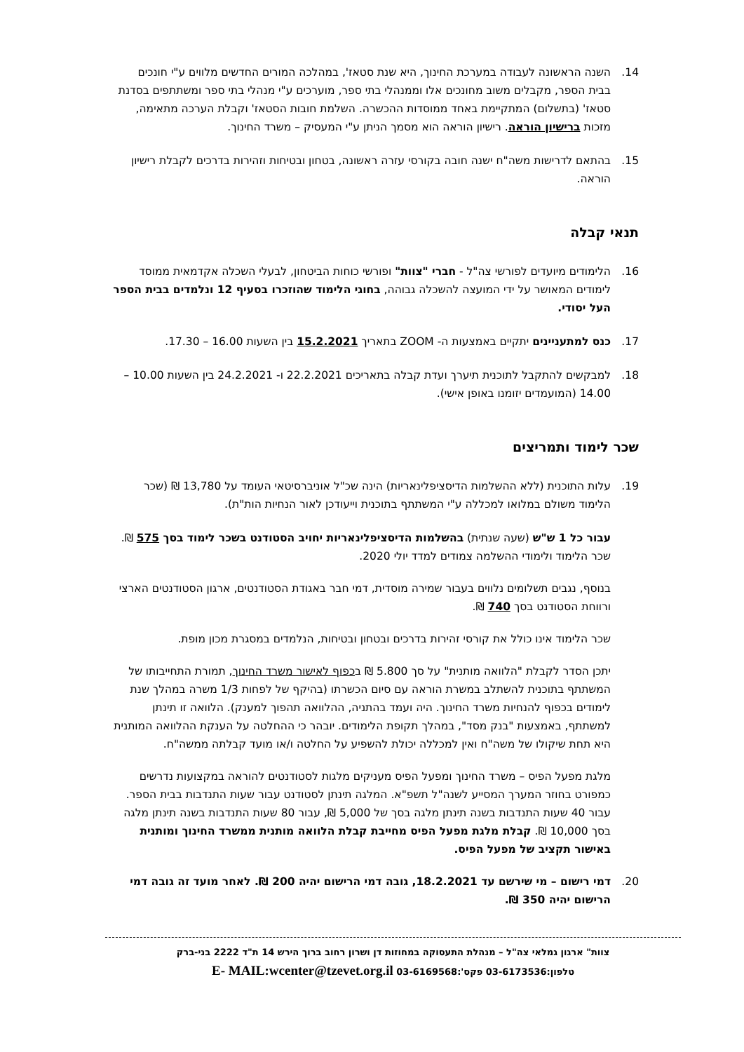14. השנה הראשונה לעבודה במערכת החינוך, היא שנת סטאז', במהלכה המורים החדשים מלווים ע"י חונכים בבית הספר, מקבלים משוב מחונכים אלו וממנהלי בתי ספר, מוערכים ע"י מנהלי בתי ספר ומשתתפים בסדנת סטאז' (בתשלום) המתקיימת באחד ממוסדות ההכשרה. השלמת חובות הסטאז' וקבלת הערכה מתאימה, מזכות ברישיון הוראה. רישיון הוראה הוא מסמך הניתן ע"י המעסיק – משרד החינוך.
15. בהתאם לדרישות משה"ח ישנה חובה בקורסי עזרה ראשונה, בטחון ובטיחות וזהירות בדרכים לקבלת רישיון הוראה.
תנאי קבלה
16. הלימודים מיועדים לפורשי צה"ל - חברי "צוות" ופורשי כוחות הביטחון, לבעלי השכלה אקדמאית ממוסד לימודים המאושר על ידי המועצה להשכלה גבוהה, בחוגי הלימוד שהוזכרו בסעיף 12 ונלמדים בבית הספר העל יסודי.
17. כנס למתעניינים יתקיים באמצעות ה- ZOOM בתאריך 15.2.2021 בין השעות 16.00 – 17.30.
18. למבקשים להתקבל לתוכנית תיערך ועדת קבלה בתאריכים 22.2.2021 ו- 24.2.2021 בין השעות 10.00 – 14.00 (המועמדים יזומנו באופן אישי).
שכר לימוד ותמריצים
19. עלות התוכנית (ללא ההשלמות הדיסציפלינאריות) הינה שכ"ל אוניברסיטאי העומד על 13,780 ₪ (שכר הלימוד משולם במלואו למכללה ע"י המשתתף בתוכנית וייעודכן לאור הנחיות הות"ת).
עבור כל 1 ש"ש (שעה שנתית) בהשלמות הדיסציפלינאריות יחויב הסטודנט בשכר לימוד בסך 575 ₪. שכר הלימוד ולימודי ההשלמה צמודים למדד יולי 2020.
בנוסף, נגבים תשלומים נלווים בעבור שמירה מוסדית, דמי חבר באגודת הסטודנטים, ארגון הסטודנטים הארצי ורווחת הסטודנט בסך 740 ₪.
שכר הלימוד אינו כולל את קורסי זהירות בדרכים ובטחון ובטיחות, הנלמדים במסגרת מכון מופת.
יתכן הסדר לקבלת "הלוואה מותנית" על סך 5.800 ₪ בכפוף לאישור משרד החינוך, תמורת התחייבותו של המשתתף בתוכנית להשתלב במשרת הוראה עם סיום הכשרתו (בהיקף של לפחות 1/3 משרה במהלך שנת לימודים בכפוף להנחיות משרד החינוך. היה ועמד בהתניה, ההלוואה תהפוך למענק). הלוואה זו תינתן למשתתף, באמצעות "בנק מסד", במהלך תקופת הלימודים. יובהר כי ההחלטה על הענקת ההלוואה המותנית היא תחת שיקולו של משה"ח ואין למכללה יכולת להשפיע על החלטה ו/או מועד קבלתה ממשה"ח.
מלגת מפעל הפיס – משרד החינוך ומפעל הפיס מעניקים מלגות לסטודנטים להוראה במקצועות נדרשים כמפורט בחוזר המערך המסייע לשנה"ל תשפ"א. המלגה תינתן לסטודנט עבור שעות התנדבות בבית הספר. עבור 40 שעות התנדבות בשנה תינתן מלגה בסך של 5,000 ₪, עבור 80 שעות התנדבות בשנה תינתן מלגה בסך 10,000 ₪. קבלת מלגת מפעל הפיס מחייבת קבלת הלוואה מותנית ממשרד החינוך ומותנית באישור תקציב של מפעל הפיס.
20. דמי רישום – מי שירשם עד 18.2.2021, גובה דמי הרישום יהיה 200 ₪. לאחר מועד זה גובה דמי הרישום יהיה 350 ₪.
צוות" ארגון גמלאי צה"ל – מנהלת התעסוקה במחוזות דן ושרון רחוב ברוך הירש 14 ת"ד 2222 בני-ברק
טלפון:03-6173536 פקס':03-6169568 E- MAIL:wcenter@tzevet.org.il